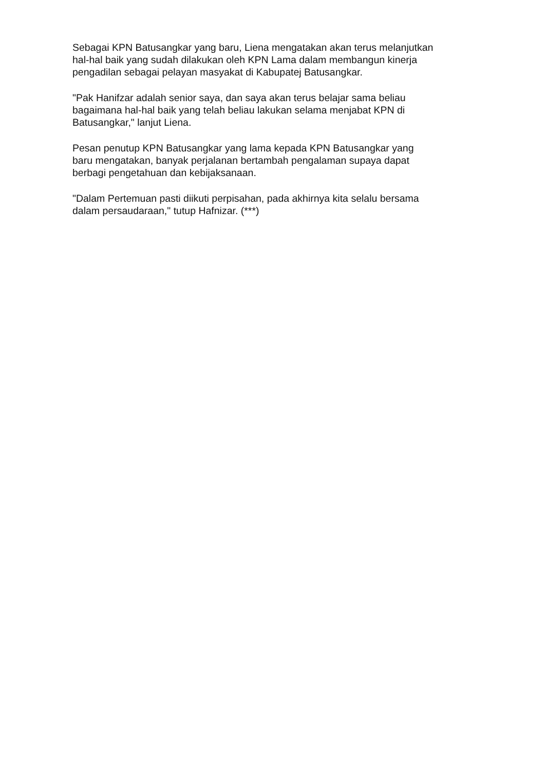Sebagai KPN Batusangkar yang baru, Liena mengatakan akan terus melanjutkan
hal-hal baik yang sudah dilakukan oleh KPN Lama dalam membangun kinerja
pengadilan sebagai pelayan masyakat di Kabupatej Batusangkar.
"Pak Hanifzar adalah senior saya, dan saya akan terus belajar sama beliau
bagaimana hal-hal baik yang telah beliau lakukan selama menjabat KPN di
Batusangkar," lanjut Liena.
Pesan penutup KPN Batusangkar yang lama kepada KPN Batusangkar yang
baru mengatakan, banyak perjalanan bertambah pengalaman supaya dapat
berbagi pengetahuan dan kebijaksanaan.
"Dalam Pertemuan pasti diikuti perpisahan, pada akhirnya kita selalu bersama
dalam persaudaraan," tutup Hafnizar. (***)